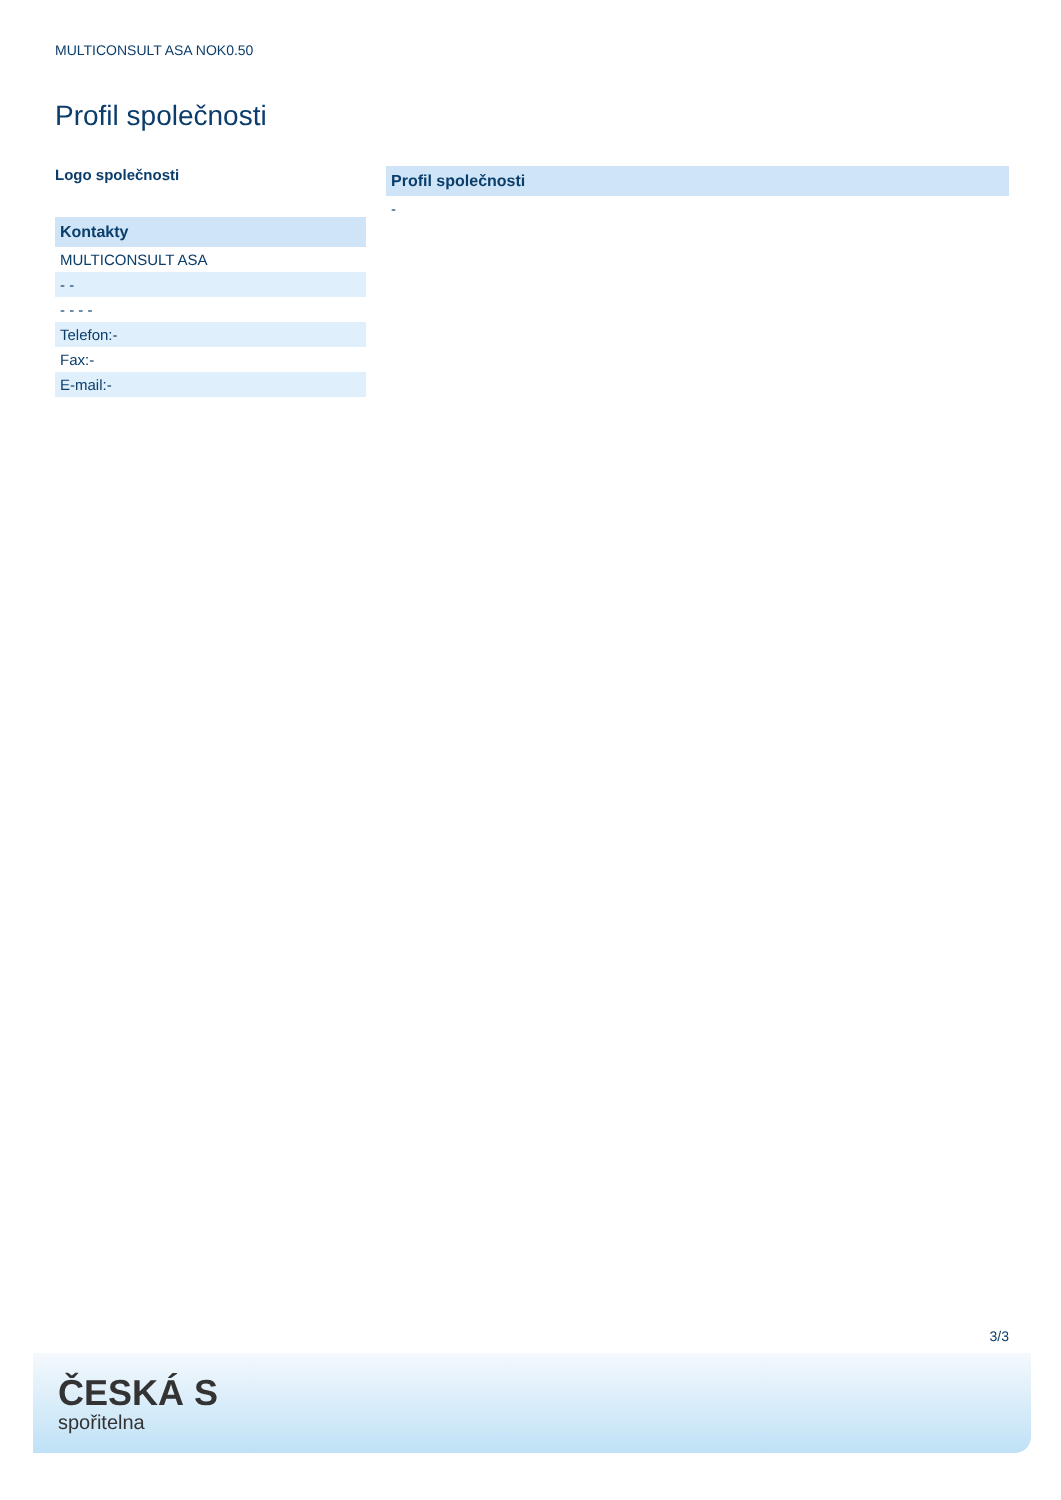MULTICONSULT ASA NOK0.50
Profil společnosti
Logo společnosti
| Kontakty |
| --- |
| MULTICONSULT ASA |
| - - |
| - - - - |
| Telefon:- |
| Fax:- |
| E-mail:- |
| Profil společnosti |
| --- |
| - |
3/3
ČESKÁ S
spořitelna